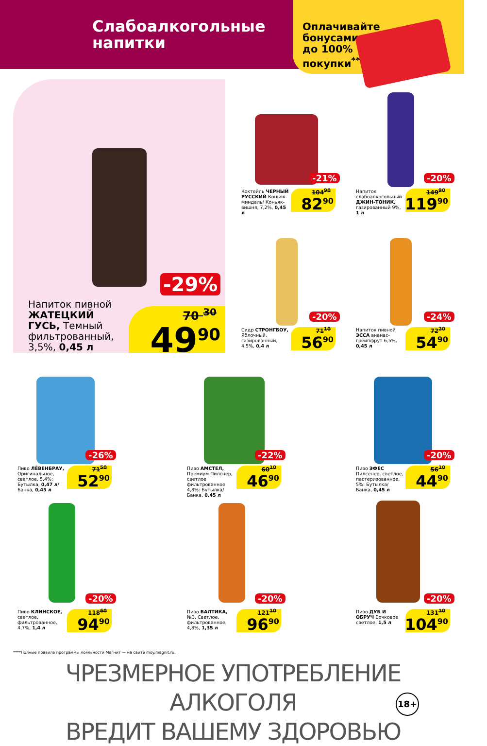Слабоалкогольные
напитки
Оплачивайте
бонусами
до 100%
покупки<sup>****</sup>
-29%
Напиток пивной ЖАТЕЦКИЙ ГУСЬ, Темный фильтрованный, 3,5%, 0,45 л
70 <sup>30</sup>
49<sup>90</sup>
Коктейль ЧЕРНЫЙ РУССКИЙ Коньяк-миндаль/ Коньяк-вишня, 7,2%, 0,45 л
-21%
104<sup>90</sup>
82<sup>90</sup>
Напиток слабоалкогольный ДЖИН-ТОНИК, газированный 9%, 1 л
-20%
149<sup>90</sup>
119<sup>90</sup>
Сидр СТРОНГБОУ, Яблочный, газированный, 4,5%, 0,4 л
-20%
71<sup>10</sup>
56<sup>90</sup>
Напиток пивной ЭССА ананас-грейпфрут 6,5%, 0,45 л
-24%
72<sup>20</sup>
54<sup>90</sup>
Пиво ЛЁВЕНБРАУ, Оригинальное, светлое, 5,4%: Бутылка, 0,47 л/ Банка, 0,45 л
-26%
71<sup>50</sup>
52<sup>90</sup>
Пиво АМСТЕЛ, Премиум Пилснер, светлое фильтрованное 4,8%: Бутылка/ Банка, 0,45 л
-22%
60<sup>10</sup>
46<sup>90</sup>
Пиво ЭФЕС Пилсенер, светлое, пастеризованное, 5%: Бутылка/ Банка, 0,45 л
-20%
56<sup>10</sup>
44<sup>90</sup>
Пиво КЛИНСКОЕ, светлое, фильтрованное, 4,7%, 1,4 л
-20%
118<sup>60</sup>
94<sup>90</sup>
Пиво БАЛТИКА, №3, Светлое, фильтрованное, 4,8%, 1,35 л
-20%
121<sup>10</sup>
96<sup>90</sup>
Пиво ДУБ И ОБРУЧ Бочковое светлое, 1,5 л
-20%
131<sup>10</sup>
104<sup>90</sup>
****Полные правила программы лояльности Магнит — на сайте moy.magnit.ru.
ЧРЕЗМЕРНОЕ УПОТРЕБЛЕНИЕ АЛКОГОЛЯ
ВРЕДИТ ВАШЕМУ ЗДОРОВЬЮ
18+